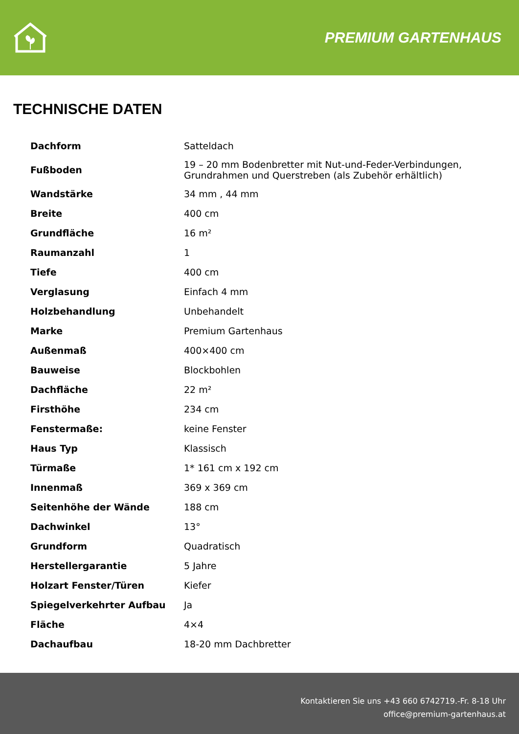PREMIUM GARTENHAUS
TECHNISCHE DATEN
| Dachform | Satteldach |
| Fußboden | 19 – 20 mm Bodenbretter mit Nut-und-Feder-Verbindungen, Grundrahmen und Querstreben (als Zubehör erhältlich) |
| Wandstärke | 34 mm , 44 mm |
| Breite | 400 cm |
| Grundfläche | 16 m² |
| Raumanzahl | 1 |
| Tiefe | 400 cm |
| Verglasung | Einfach 4 mm |
| Holzbehandlung | Unbehandelt |
| Marke | Premium Gartenhaus |
| Außenmaß | 400×400 cm |
| Bauweise | Blockbohlen |
| Dachfläche | 22 m² |
| Firsthöhe | 234 cm |
| Fenstermaße: | keine Fenster |
| Haus Typ | Klassisch |
| Türmaße | 1* 161 cm x 192 cm |
| Innenmaß | 369 x 369 cm |
| Seitenhöhe der Wände | 188 cm |
| Dachwinkel | 13° |
| Grundform | Quadratisch |
| Herstellergarantie | 5 Jahre |
| Holzart Fenster/Türen | Kiefer |
| Spiegelverkehrter Aufbau | Ja |
| Fläche | 4×4 |
| Dachaufbau | 18-20 mm Dachbretter |
Kontaktieren Sie uns +43 660 6742719.-Fr. 8-18 Uhr
office@premium-gartenhaus.at